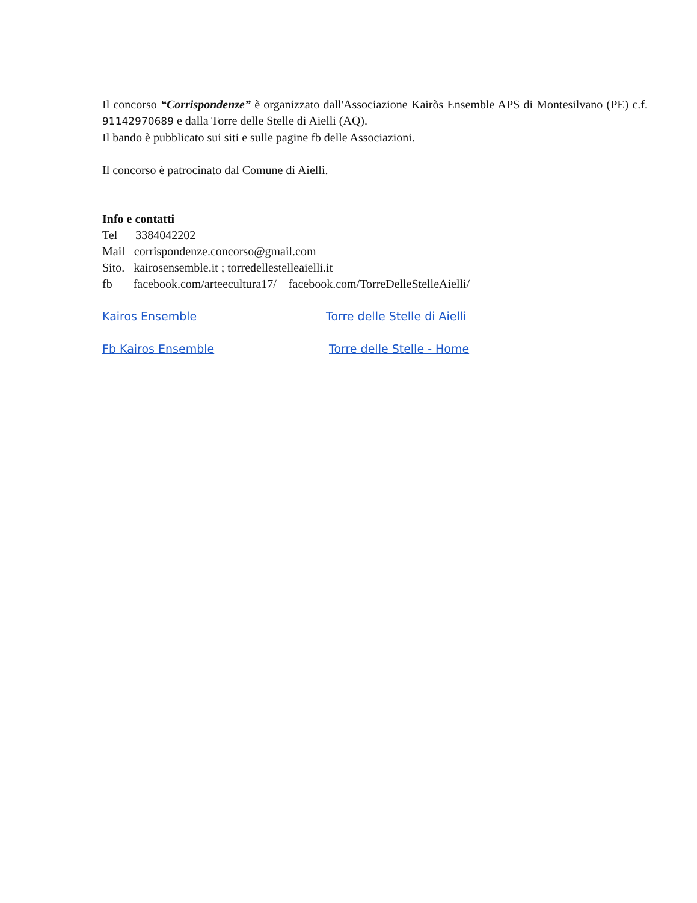Il concorso “Corrispondenze” è organizzato dall'Associazione Kairòs Ensemble APS di Montesilvano (PE) c.f. 91142970689 e dalla Torre delle Stelle di Aielli (AQ).
Il bando è pubblicato sui siti e sulle pagine fb delle Associazioni.
Il concorso è patrocinato dal Comune di Aielli.
Info e contatti
Tel 3384042202
Mail corrispondenze.concorso@gmail.com
Sito. kairosensemble.it ; torredellestelleaielli.it
fb facebook.com/arteecultura17/ facebook.com/TorreDelleStelleAielli/
Kairos Ensemble Torre delle Stelle di Aielli
Fb Kairos Ensemble Torre delle Stelle - Home